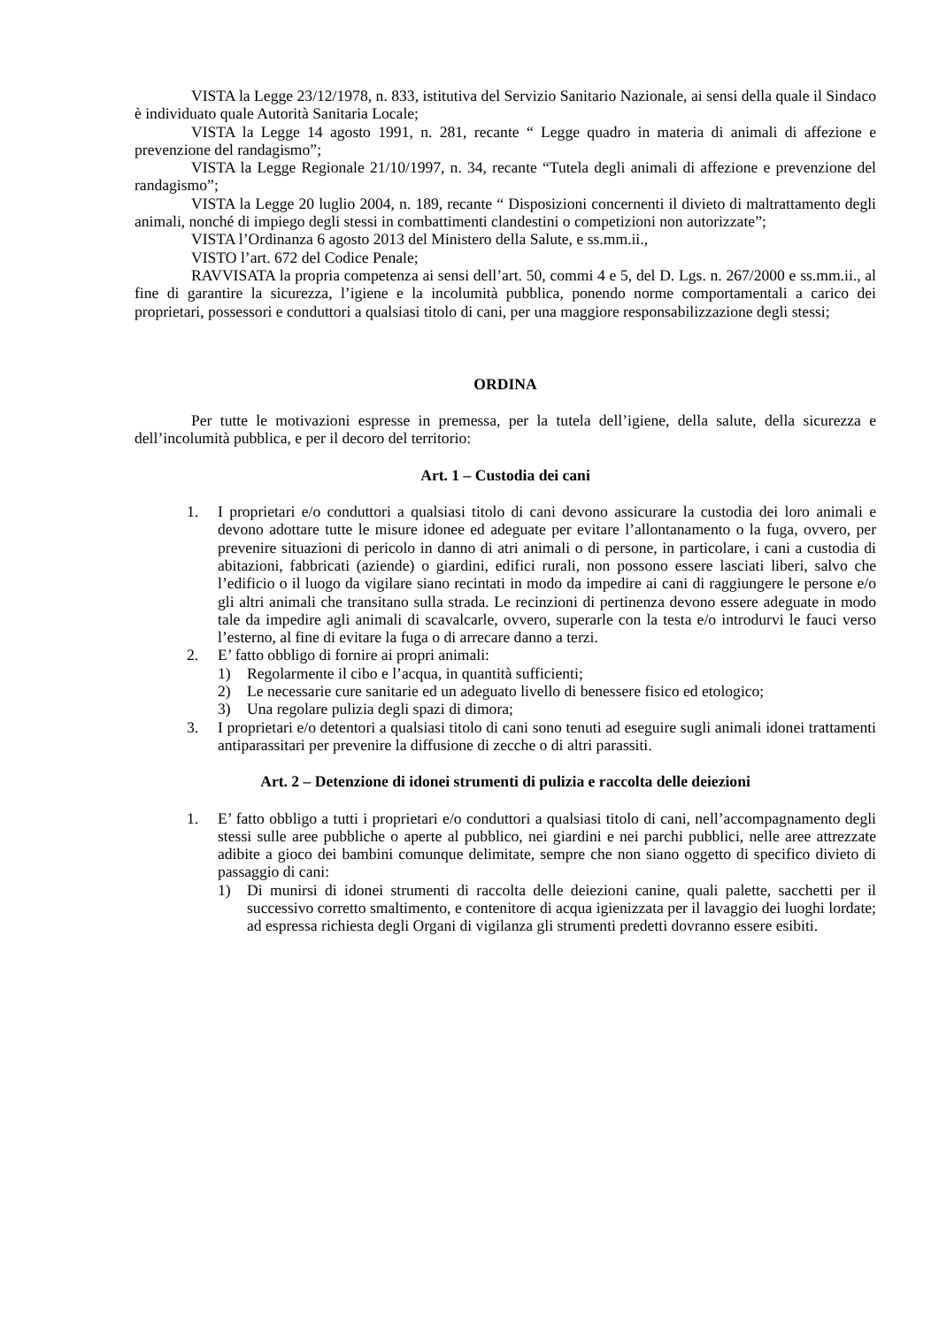VISTA la Legge 23/12/1978, n. 833, istitutiva del Servizio Sanitario Nazionale, ai sensi della quale il Sindaco è individuato quale Autorità Sanitaria Locale;
VISTA la Legge 14 agosto 1991, n. 281, recante “ Legge quadro in materia di animali di affezione e prevenzione del randagismo”;
VISTA la Legge Regionale 21/10/1997, n. 34, recante “Tutela degli animali di affezione e prevenzione del randagismo”;
VISTA la Legge 20 luglio 2004, n. 189, recante “ Disposizioni concernenti il divieto di maltrattamento degli animali, nonché di impiego degli stessi in combattimenti clandestini o competizioni non autorizzate”;
VISTA l’Ordinanza 6 agosto 2013 del Ministero della Salute, e ss.mm.ii.,
VISTO l’art. 672 del Codice Penale;
RAVVISATA la propria competenza ai sensi dell’art. 50, commi 4 e 5, del D. Lgs. n. 267/2000 e ss.mm.ii., al fine di garantire la sicurezza, l’igiene e la incolumità pubblica, ponendo norme comportamentali a carico dei proprietari, possessori e conduttori a qualsiasi titolo di cani, per una maggiore responsabilizzazione degli stessi;
ORDINA
Per tutte le motivazioni espresse in premessa, per la tutela dell’igiene, della salute, della sicurezza e dell’incolumità pubblica, e per il decoro del territorio:
Art. 1 – Custodia dei cani
1. I proprietari e/o conduttori a qualsiasi titolo di cani devono assicurare la custodia dei loro animali e devono adottare tutte le misure idonee ed adeguate per evitare l’allontanamento o la fuga, ovvero, per prevenire situazioni di pericolo in danno di atri animali o di persone, in particolare, i cani a custodia di abitazioni, fabbricati (aziende) o giardini, edifici rurali, non possono essere lasciati liberi, salvo che l’edificio o il luogo da vigilare siano recintati in modo da impedire ai cani di raggiungere le persone e/o gli altri animali che transitano sulla strada. Le recinzioni di pertinenza devono essere adeguate in modo tale da impedire agli animali di scavalcarle, ovvero, superarle con la testa e/o introdurvi le fauci verso l’esterno, al fine di evitare la fuga o di arrecare danno a terzi.
2. E’ fatto obbligo di fornire ai propri animali:
1) Regolarmente il cibo e l’acqua, in quantità sufficienti;
2) Le necessarie cure sanitarie ed un adeguato livello di benessere fisico ed etologico;
3) Una regolare pulizia degli spazi di dimora;
3. I proprietari e/o detentori a qualsiasi titolo di cani sono tenuti ad eseguire sugli animali idonei trattamenti antiparassitari per prevenire la diffusione di zecche o di altri parassiti.
Art. 2 – Detenzione di idonei strumenti di pulizia e raccolta delle deiezioni
1. E’ fatto obbligo a tutti i proprietari e/o conduttori a qualsiasi titolo di cani, nell’accompagnamento degli stessi sulle aree pubbliche o aperte al pubblico, nei giardini e nei parchi pubblici, nelle aree attrezzate adibite a gioco dei bambini comunque delimitate, sempre che non siano oggetto di specifico divieto di passaggio di cani:
1) Di munirsi di idonei strumenti di raccolta delle deiezioni canine, quali palette, sacchetti per il successivo corretto smaltimento, e contenitore di acqua igienizzata per il lavaggio dei luoghi lordate; ad espressa richiesta degli Organi di vigilanza gli strumenti predetti dovranno essere esibiti.